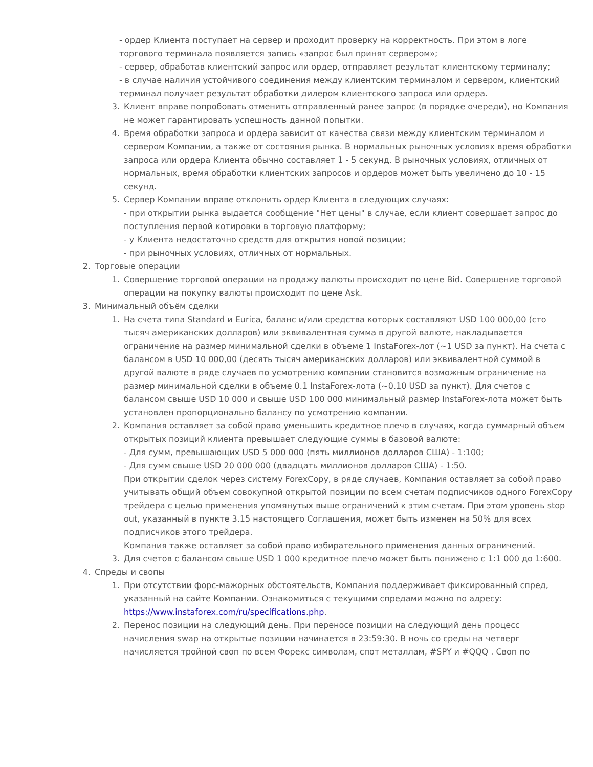- ордер Клиента поступает на сервер и проходит проверку на корректность. При этом в логе торгового терминала появляется запись «запрос был принят сервером»;
- сервер, обработав клиентский запрос или ордер, отправляет результат клиентскому терминалу;
- в случае наличия устойчивого соединения между клиентским терминалом и сервером, клиентский терминал получает результат обработки дилером клиентского запроса или ордера.
3. Клиент вправе попробовать отменить отправленный ранее запрос (в порядке очереди), но Компания не может гарантировать успешность данной попытки.
4. Время обработки запроса и ордера зависит от качества связи между клиентским терминалом и сервером Компании, а также от состояния рынка. В нормальных рыночных условиях время обработки запроса или ордера Клиента обычно составляет 1 - 5 секунд. В рыночных условиях, отличных от нормальных, время обработки клиентских запросов и ордеров может быть увеличено до 10 - 15 секунд.
5. Сервер Компании вправе отклонить ордер Клиента в следующих случаях:
- при открытии рынка выдается сообщение "Нет цены" в случае, если клиент совершает запрос до поступления первой котировки в торговую платформу;
- у Клиента недостаточно средств для открытия новой позиции;
- при рыночных условиях, отличных от нормальных.
2. Торговые операции
1. Совершение торговой операции на продажу валюты происходит по цене Bid. Совершение торговой операции на покупку валюты происходит по цене Ask.
3. Минимальный объём сделки
1. На счета типа Standard и Eurica, баланс и/или средства которых составляют USD 100 000,00 (сто тысяч американских долларов) или эквивалентная сумма в другой валюте, накладывается ограничение на размер минимальной сделки в объеме 1 InstaForex-лот (~1 USD за пункт). На счета с балансом в USD 10 000,00 (десять тысяч американских долларов) или эквивалентной суммой в другой валюте в ряде случаев по усмотрению компании становится возможным ограничение на размер минимальной сделки в объеме 0.1 InstaForex-лота (~0.10 USD за пункт). Для счетов с балансом свыше USD 10 000 и свыше USD 100 000 минимальный размер InstaForex-лота может быть установлен пропорционально балансу по усмотрению компании.
2. Компания оставляет за собой право уменьшить кредитное плечо в случаях, когда суммарный объем открытых позиций клиента превышает следующие суммы в базовой валюте:
- Для сумм, превышающих USD 5 000 000 (пять миллионов долларов США) - 1:100;
- Для сумм свыше USD 20 000 000 (двадцать миллионов долларов США) - 1:50.
При открытии сделок через систему ForexCopy, в ряде случаев, Компания оставляет за собой право учитывать общий объем совокупной открытой позиции по всем счетам подписчиков одного ForexCopy трейдера с целью применения упомянутых выше ограничений к этим счетам. При этом уровень stop out, указанный в пункте 3.15 настоящего Соглашения, может быть изменен на 50% для всех подписчиков этого трейдера.
Компания также оставляет за собой право избирательного применения данных ограничений.
3. Для счетов с балансом свыше USD 1 000 кредитное плечо может быть понижено с 1:1 000 до 1:600.
4. Спреды и свопы
1. При отсутствии форс-мажорных обстоятельств, Компания поддерживает фиксированный спред, указанный на сайте Компании. Ознакомиться с текущими спредами можно по адресу: https://www.instaforex.com/ru/specifications.php.
2. Перенос позиции на следующий день. При переносе позиции на следующий день процесс начисления swap на открытые позиции начинается в 23:59:30. В ночь со среды на четверг начисляется тройной своп по всем Форекс символам, спот металлам, #SPY и #QQQ . Своп по